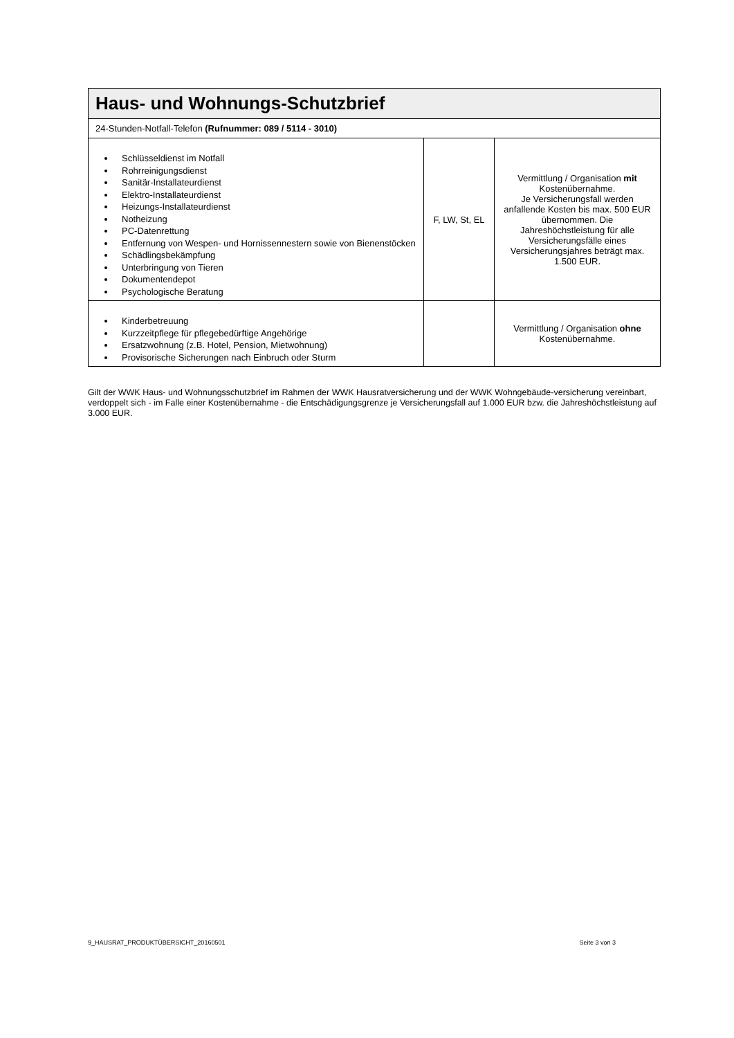| Haus- und Wohnungs-Schutzbrief | | |
| --- | --- | --- |
| 24-Stunden-Notfall-Telefon (Rufnummer: 089 / 5114 - 3010) | | |
| Schlüsseldienst im Notfall Rohrreinigungsdienst Sanitär-Installateurdienst Elektro-Installateurdienst Heizungs-Installateurdienst Notheizung PC-Datenrettung Entfernung von Wespen- und Hornissennestern sowie von Bienenstöcken Schädlingsbekämpfung Unterbringung von Tieren Dokumentendepot Psychologische Beratung | F, LW, St, EL | Vermittlung / Organisation mit Kostenübernahme. Je Versicherungsfall werden anfallende Kosten bis max. 500 EUR übernommen. Die Jahreshöchstleistung für alle Versicherungsfälle eines Versicherungsjahres beträgt max. 1.500 EUR. |
| Kinderbetreuung Kurzzeitpflege für pflegebedürftige Angehörige Ersatzwohnung (z.B. Hotel, Pension, Mietwohnung) Provisorische Sicherungen nach Einbruch oder Sturm | | Vermittlung / Organisation ohne Kostenübernahme. |
Gilt der WWK Haus- und Wohnungsschutzbrief im Rahmen der WWK Hausratversicherung und der WWK Wohngebäude-versicherung vereinbart, verdoppelt sich - im Falle einer Kostenübernahme - die Entschädigungsgrenze je Versicherungsfall auf 1.000 EUR bzw. die Jahreshöchstleistung auf 3.000 EUR.
9_HAUSRAT_PRODUKTÜBERSICHT_20160501 Seite 3 von 3